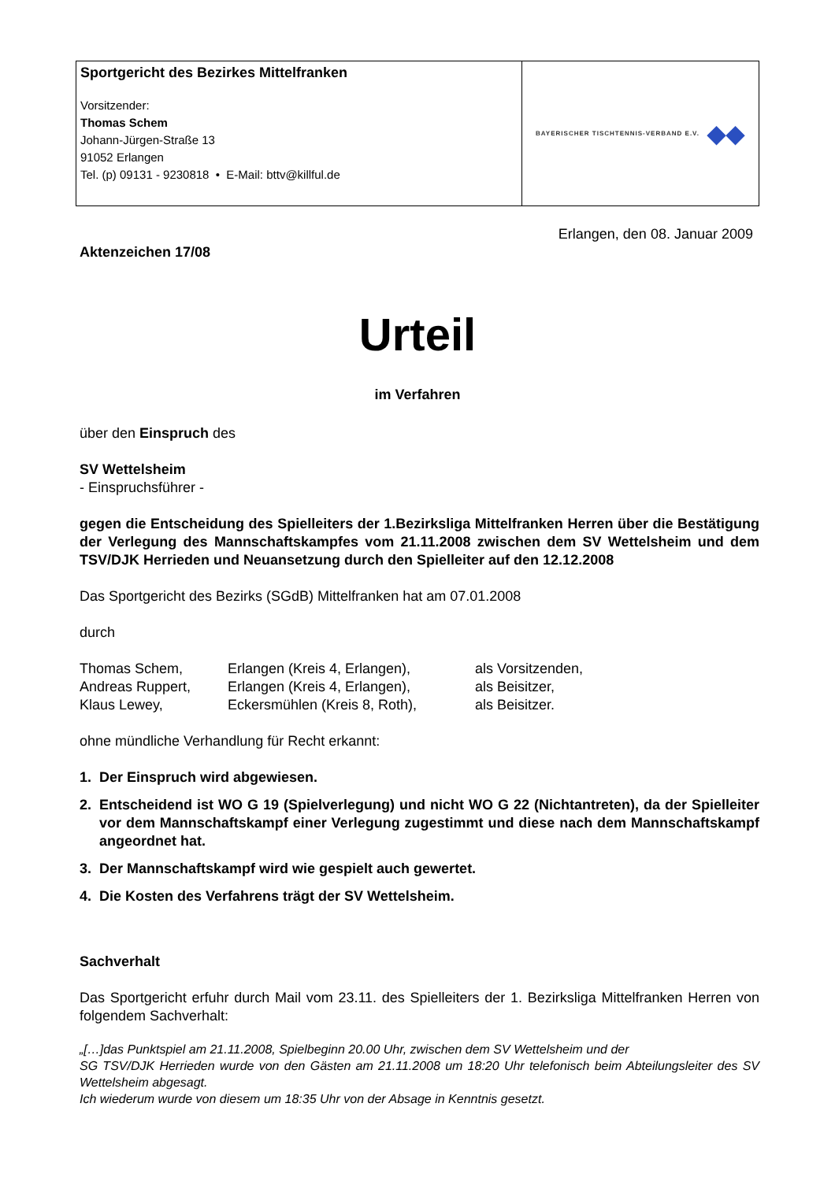Sportgericht des Bezirkes Mittelfranken
Vorsitzender:
Thomas Schem
Johann-Jürgen-Straße 13
91052 Erlangen
Tel. (p) 09131 - 9230818 • E-Mail: bttv@killful.de
BAYERISCHER TISCHTENNIS-VERBAND E.V. ◆◆
Erlangen, den 08. Januar 2009
Aktenzeichen 17/08
Urteil
im Verfahren
über den Einspruch des
SV Wettelsheim
- Einspruchsführer -
gegen die Entscheidung des Spielleiters der 1.Bezirksliga Mittelfranken Herren über die Bestätigung der Verlegung des Mannschaftskampfes vom 21.11.2008 zwischen dem SV Wettelsheim und dem TSV/DJK Herrieden und Neuansetzung durch den Spielleiter auf den 12.12.2008
Das Sportgericht des Bezirks (SGdB) Mittelfranken hat am 07.01.2008
durch
| Thomas Schem, | Erlangen (Kreis 4, Erlangen), | als Vorsitzenden, |
| Andreas Ruppert, | Erlangen (Kreis 4, Erlangen), | als Beisitzer, |
| Klaus Lewey, | Eckersmühlen (Kreis 8, Roth), | als Beisitzer. |
ohne mündliche Verhandlung für Recht erkannt:
1. Der Einspruch wird abgewiesen.
2. Entscheidend ist WO G 19 (Spielverlegung) und nicht WO G 22 (Nichtantreten), da der Spielleiter vor dem Mannschaftskampf einer Verlegung zugestimmt und diese nach dem Mannschaftskampf angeordnet hat.
3. Der Mannschaftskampf wird wie gespielt auch gewertet.
4. Die Kosten des Verfahrens trägt der SV Wettelsheim.
Sachverhalt
Das Sportgericht erfuhr durch Mail vom 23.11. des Spielleiters der 1. Bezirksliga Mittelfranken Herren von folgendem Sachverhalt:
„[…]das Punktspiel am 21.11.2008, Spielbeginn 20.00 Uhr, zwischen dem SV Wettelsheim und der
SG TSV/DJK Herrieden wurde von den Gästen am 21.11.2008 um 18:20 Uhr telefonisch beim Abteilungsleiter des SV Wettelsheim abgesagt.
Ich wiederum wurde von diesem um 18:35 Uhr von der Absage in Kenntnis gesetzt.